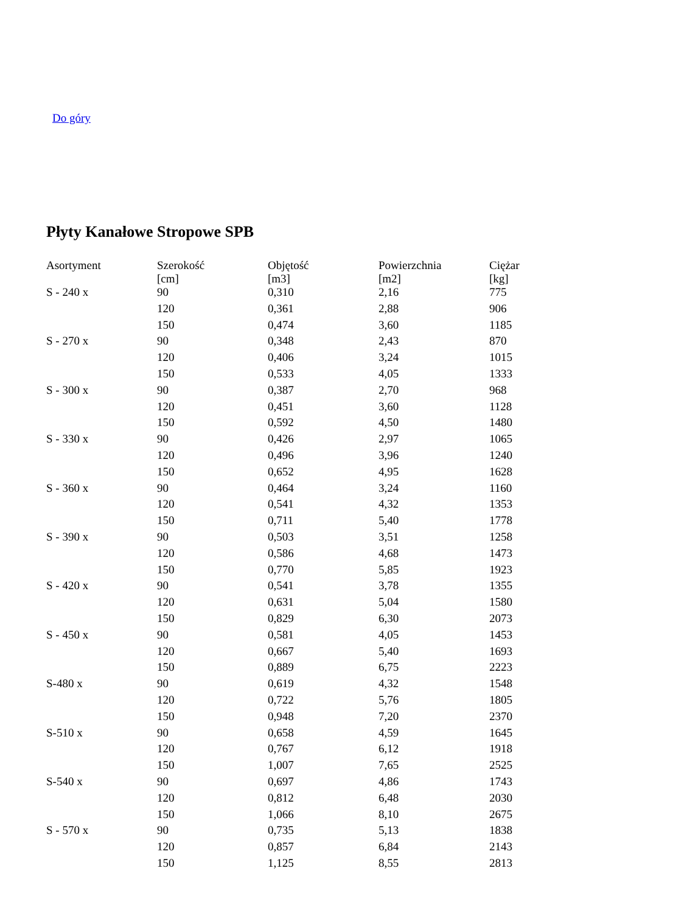Do góry
Płyty Kanałowe Stropowe SPB
| Asortyment | Szerokość [cm] | Objętość [m3] | Powierzchnia [m2] | Ciężar [kg] |
| --- | --- | --- | --- | --- |
| S - 240 x | 90 | 0,310 | 2,16 | 775 |
| | 120 | 0,361 | 2,88 | 906 |
| | 150 | 0,474 | 3,60 | 1185 |
| S - 270 x | 90 | 0,348 | 2,43 | 870 |
| | 120 | 0,406 | 3,24 | 1015 |
| | 150 | 0,533 | 4,05 | 1333 |
| S - 300 x | 90 | 0,387 | 2,70 | 968 |
| | 120 | 0,451 | 3,60 | 1128 |
| | 150 | 0,592 | 4,50 | 1480 |
| S - 330 x | 90 | 0,426 | 2,97 | 1065 |
| | 120 | 0,496 | 3,96 | 1240 |
| | 150 | 0,652 | 4,95 | 1628 |
| S - 360 x | 90 | 0,464 | 3,24 | 1160 |
| | 120 | 0,541 | 4,32 | 1353 |
| | 150 | 0,711 | 5,40 | 1778 |
| S - 390 x | 90 | 0,503 | 3,51 | 1258 |
| | 120 | 0,586 | 4,68 | 1473 |
| | 150 | 0,770 | 5,85 | 1923 |
| S - 420 x | 90 | 0,541 | 3,78 | 1355 |
| | 120 | 0,631 | 5,04 | 1580 |
| | 150 | 0,829 | 6,30 | 2073 |
| S - 450 x | 90 | 0,581 | 4,05 | 1453 |
| | 120 | 0,667 | 5,40 | 1693 |
| | 150 | 0,889 | 6,75 | 2223 |
| S-480 x | 90 | 0,619 | 4,32 | 1548 |
| | 120 | 0,722 | 5,76 | 1805 |
| | 150 | 0,948 | 7,20 | 2370 |
| S-510 x | 90 | 0,658 | 4,59 | 1645 |
| | 120 | 0,767 | 6,12 | 1918 |
| | 150 | 1,007 | 7,65 | 2525 |
| S-540 x | 90 | 0,697 | 4,86 | 1743 |
| | 120 | 0,812 | 6,48 | 2030 |
| | 150 | 1,066 | 8,10 | 2675 |
| S - 570 x | 90 | 0,735 | 5,13 | 1838 |
| | 120 | 0,857 | 6,84 | 2143 |
| | 150 | 1,125 | 8,55 | 2813 |